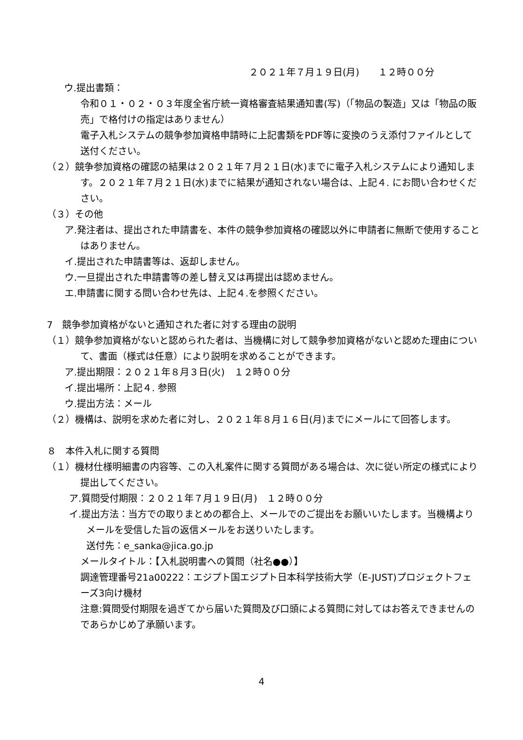２０２１年７月１９日(月)　　１２時００分
ウ.提出書類：
令和０１・０２・０３年度全省庁統一資格審査結果通知書(写)（「物品の製造」又は「物品の販売」で格付けの指定はありません）
電子入札システムの競争参加資格申請時に上記書類をPDF等に変換のうえ添付ファイルとして送付ください。
（２）競争参加資格の確認の結果は２０２１年７月２１日(水)までに電子入札システムにより通知します。２０２１年７月２１日(水)までに結果が通知されない場合は、上記４. にお問い合わせください。
（３）その他
ア.発注者は、提出された申請書を、本件の競争参加資格の確認以外に申請者に無断で使用することはありません。
イ.提出された申請書等は、返却しません。
ウ.一旦提出された申請書等の差し替え又は再提出は認めません。
エ.申請書に関する問い合わせ先は、上記４.を参照ください。
7　競争参加資格がないと通知された者に対する理由の説明
（１）競争参加資格がないと認められた者は、当機構に対して競争参加資格がないと認めた理由について、書面（様式は任意）により説明を求めることができます。
ア.提出期限：２０２１年８月３日(火)　１２時００分
イ.提出場所：上記４. 参照
ウ.提出方法：メール
（２）機構は、説明を求めた者に対し、２０２１年８月１６日(月)までにメールにて回答します。
８　本件入札に関する質問
（１）機材仕様明細書の内容等、この入札案件に関する質問がある場合は、次に従い所定の様式により提出してください。
ア.質問受付期限：２０２１年７月１９日(月)　１２時００分
イ.提出方法：当方での取りまとめの都合上、メールでのご提出をお願いいたします。当機構よりメールを受信した旨の返信メールをお送りいたします。
送付先：e_sanka@jica.go.jp
メールタイトル：【入札説明書への質問（社名●●）】
調達管理番号21a00222：エジプト国エジプト日本科学技術大学（E-JUST)プロジェクトフェーズ3向け機材
注意:質問受付期限を過ぎてから届いた質問及び口頭による質問に対してはお答えできませんのであらかじめ了承願います。
4